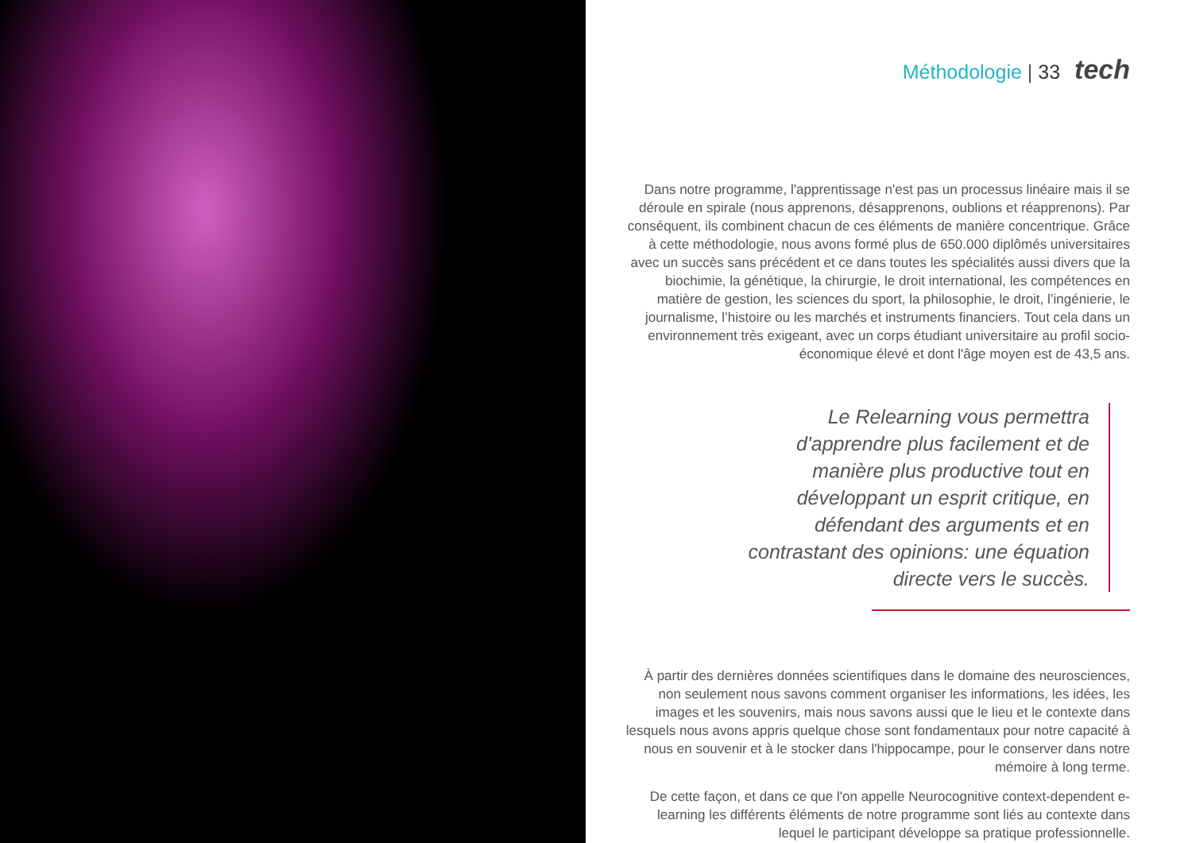Méthodologie | 33 tech
Dans notre programme, l'apprentissage n'est pas un processus linéaire mais il se déroule en spirale (nous apprenons, désapprenons, oublions et réapprenons). Par conséquent, ils combinent chacun de ces éléments de manière concentrique. Grâce à cette méthodologie, nous avons formé plus de 650.000 diplômés universitaires avec un succès sans précédent et ce dans toutes les spécialités aussi divers que la biochimie, la génétique, la chirurgie, le droit international, les compétences en matière de gestion, les sciences du sport, la philosophie, le droit, l’ingénierie, le journalisme, l’histoire ou les marchés et instruments financiers. Tout cela dans un environnement très exigeant, avec un corps étudiant universitaire au profil socio-économique élevé et dont l'âge moyen est de 43,5 ans.
Le Relearning vous permettra d'apprendre plus facilement et de manière plus productive tout en développant un esprit critique, en défendant des arguments et en contrastant des opinions: une équation directe vers le succès.
À partir des dernières données scientifiques dans le domaine des neurosciences, non seulement nous savons comment organiser les informations, les idées, les images et les souvenirs, mais nous savons aussi que le lieu et le contexte dans lesquels nous avons appris quelque chose sont fondamentaux pour notre capacité à nous en souvenir et à le stocker dans l'hippocampe, pour le conserver dans notre mémoire à long terme.
De cette façon, et dans ce que l'on appelle Neurocognitive context-dependent e-learning les différents éléments de notre programme sont liés au contexte dans lequel le participant développe sa pratique professionnelle.